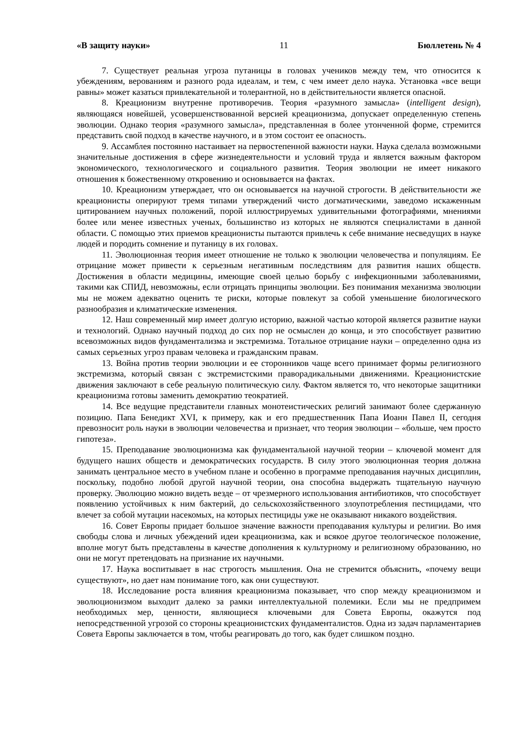«В защиту науки» 11 Бюллетень № 4
7. Существует реальная угроза путаницы в головах учеников между тем, что относится к убеждениям, верованиям и разного рода идеалам, и тем, с чем имеет дело наука. Установка «все вещи равны» может казаться привлекательной и толерантной, но в действительности является опасной.
8. Креационизм внутренне противоречив. Теория «разумного замысла» (intelligent design), являющаяся новейшей, усовершенствованной версией креационизма, допускает определенную степень эволюции. Однако теория «разумного замысла», представленная в более утонченной форме, стремится представить свой подход в качестве научного, и в этом состоит ее опасность.
9. Ассамблея постоянно настаивает на первостепенной важности науки. Наука сделала возможными значительные достижения в сфере жизнедеятельности и условий труда и является важным фактором экономического, технологического и социального развития. Теория эволюции не имеет никакого отношения к божественному откровению и основывается на фактах.
10. Креационизм утверждает, что он основывается на научной строгости. В действительности же креационисты оперируют тремя типами утверждений чисто догматическими, заведомо искаженным цитированием научных положений, порой иллюстрируемых удивительными фотографиями, мнениями более или менее известных ученых, большинство из которых не являются специалистами в данной области. С помощью этих приемов креационисты пытаются привлечь к себе внимание несведущих в науке людей и породить сомнение и путаницу в их головах.
11. Эволюционная теория имеет отношение не только к эволюции человечества и популяциям. Ее отрицание может привести к серьезным негативным последствиям для развития наших обществ. Достижения в области медицины, имеющие своей целью борьбу с инфекционными заболеваниями, такими как СПИД, невозможны, если отрицать принципы эволюции. Без понимания механизма эволюции мы не можем адекватно оценить те риски, которые повлекут за собой уменьшение биологического разнообразия и климатические изменения.
12. Наш современный мир имеет долгую историю, важной частью которой является развитие науки и технологий. Однако научный подход до сих пор не осмыслен до конца, и это способствует развитию всевозможных видов фундаментализма и экстремизма. Тотальное отрицание науки – определенно одна из самых серьезных угроз правам человека и гражданским правам.
13. Война против теории эволюции и ее сторонников чаще всего принимает формы религиозного экстремизма, который связан с экстремистскими праворадикальными движениями. Креационистские движения заключают в себе реальную политическую силу. Фактом является то, что некоторые защитники креационизма готовы заменить демократию теократией.
14. Все ведущие представители главных монотеистических религий занимают более сдержанную позицию. Папа Бенедикт XVI, к примеру, как и его предшественник Папа Иоанн Павел II, сегодня превозносит роль науки в эволюции человечества и признает, что теория эволюции – «больше, чем просто гипотеза».
15. Преподавание эволюционизма как фундаментальной научной теории – ключевой момент для будущего наших обществ и демократических государств. В силу этого эволюционная теория должна занимать центральное место в учебном плане и особенно в программе преподавания научных дисциплин, поскольку, подобно любой другой научной теории, она способна выдержать тщательную научную проверку. Эволюцию можно видеть везде – от чрезмерного использования антибиотиков, что способствует появлению устойчивых к ним бактерий, до сельскохозяйственного злоупотребления пестицидами, что влечет за собой мутации насекомых, на которых пестициды уже не оказывают никакого воздействия.
16. Совет Европы придает большое значение важности преподавания культуры и религии. Во имя свободы слова и личных убеждений идеи креационизма, как и всякое другое теологическое положение, вполне могут быть представлены в качестве дополнения к культурному и религиозному образованию, но они не могут претендовать на признание их научными.
17. Наука воспитывает в нас строгость мышления. Она не стремится объяснить, «почему вещи существуют», но дает нам понимание того, как они существуют.
18. Исследование роста влияния креационизма показывает, что спор между креационизмом и эволюционизмом выходит далеко за рамки интеллектуальной полемики. Если мы не предпримем необходимых мер, ценности, являющиеся ключевыми для Совета Европы, окажутся под непосредственной угрозой со стороны креационистских фундаменталистов. Одна из задач парламентариев Совета Европы заключается в том, чтобы реагировать до того, как будет слишком поздно.